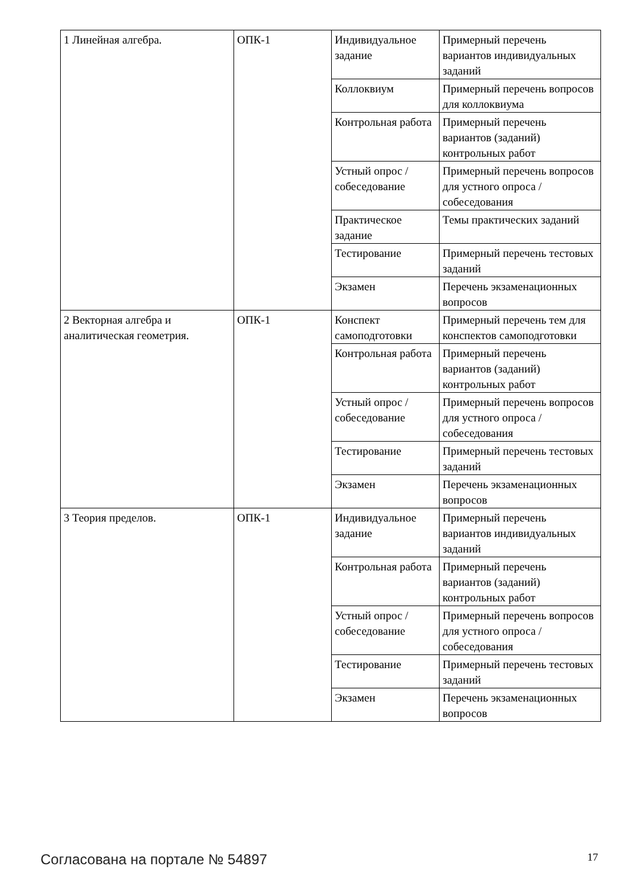| 1 Линейная алгебра. | ОПК-1 | Индивидуальное задание | Примерный перечень вариантов индивидуальных заданий |
| | | Коллоквиум | Примерный перечень вопросов для коллоквиума |
| | | Контрольная работа | Примерный перечень вариантов (заданий) контрольных работ |
| | | Устный опрос / собеседование | Примерный перечень вопросов для устного опроса / собеседования |
| | | Практическое задание | Темы практических заданий |
| | | Тестирование | Примерный перечень тестовых заданий |
| | | Экзамен | Перечень экзаменационных вопросов |
| 2 Векторная алгебра и аналитическая геометрия. | ОПК-1 | Конспект самоподготовки | Примерный перечень тем для конспектов самоподготовки |
| | | Контрольная работа | Примерный перечень вариантов (заданий) контрольных работ |
| | | Устный опрос / собеседование | Примерный перечень вопросов для устного опроса / собеседования |
| | | Тестирование | Примерный перечень тестовых заданий |
| | | Экзамен | Перечень экзаменационных вопросов |
| 3 Теория пределов. | ОПК-1 | Индивидуальное задание | Примерный перечень вариантов индивидуальных заданий |
| | | Контрольная работа | Примерный перечень вариантов (заданий) контрольных работ |
| | | Устный опрос / собеседование | Примерный перечень вопросов для устного опроса / собеседования |
| | | Тестирование | Примерный перечень тестовых заданий |
| | | Экзамен | Перечень экзаменационных вопросов |
Согласована на портале № 54897 17